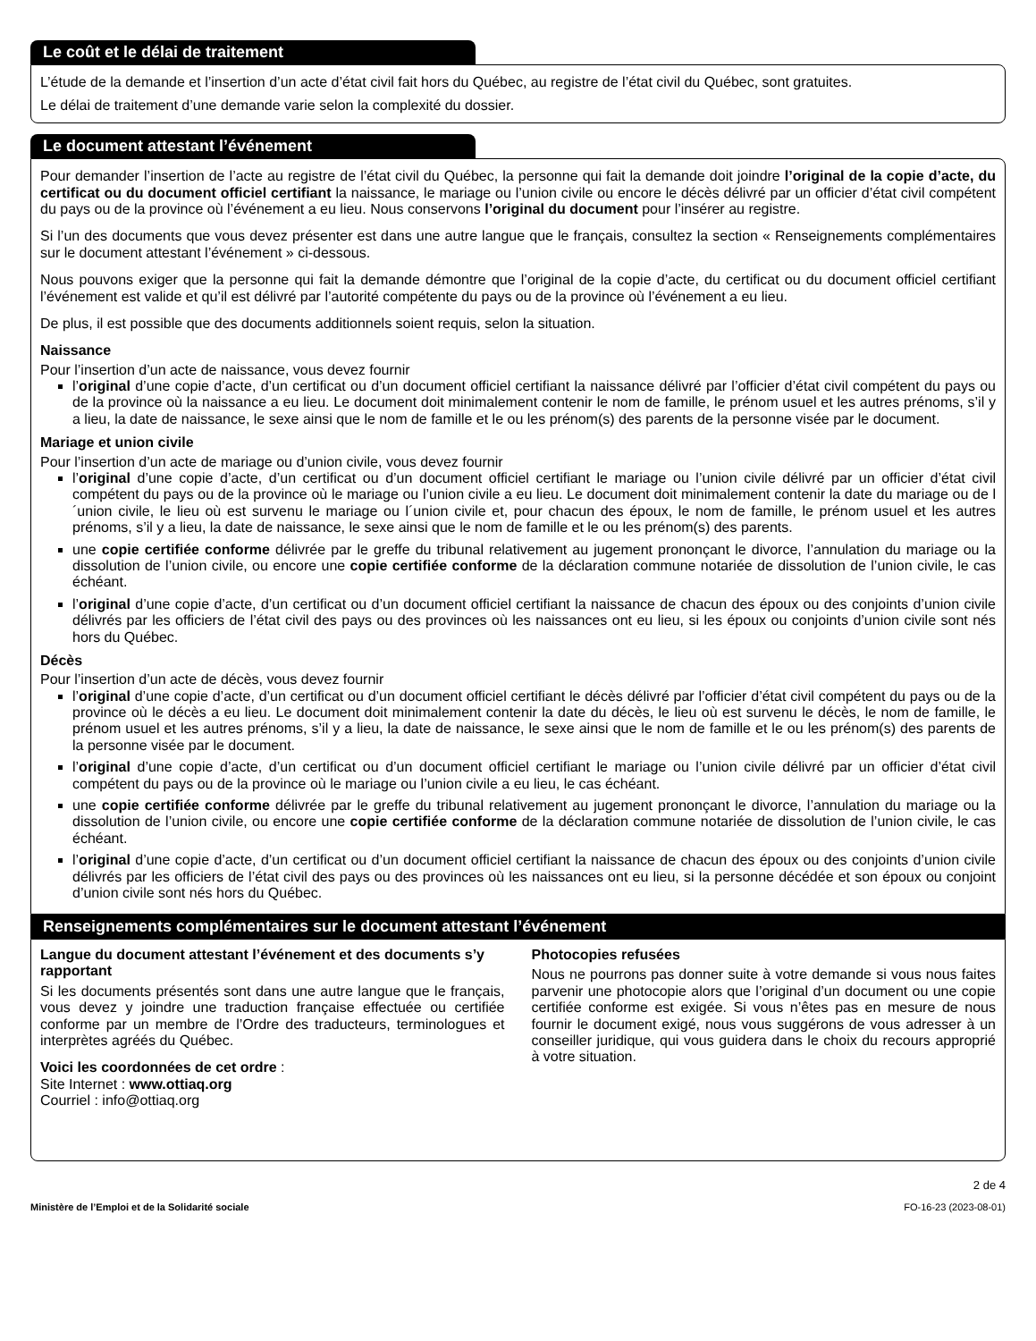Le coût et le délai de traitement
L’étude de la demande et l’insertion d’un acte d’état civil fait hors du Québec, au registre de l’état civil du Québec, sont gratuites.
Le délai de traitement d’une demande varie selon la complexité du dossier.
Le document attestant l’événement
Pour demander l’insertion de l’acte au registre de l’état civil du Québec, la personne qui fait la demande doit joindre l’original de la copie d’acte, du certificat ou du document officiel certifiant la naissance, le mariage ou l’union civile ou encore le décès délivré par un officier d’état civil compétent du pays ou de la province où l’événement a eu lieu. Nous conservons l’original du document pour l’insérer au registre.
Si l’un des documents que vous devez présenter est dans une autre langue que le français, consultez la section « Renseignements complémentaires sur le document attestant l’événement » ci‑dessous.
Nous pouvons exiger que la personne qui fait la demande démontre que l’original de la copie d’acte, du certificat ou du document officiel certifiant l’événement est valide et qu’il est délivré par l’autorité compétente du pays ou de la province où l’événement a eu lieu.
De plus, il est possible que des documents additionnels soient requis, selon la situation.
Naissance
Pour l’insertion d’un acte de naissance, vous devez fournir
l’original d’une copie d’acte, d’un certificat ou d’un document officiel certifiant la naissance délivré par l’officier d’état civil compétent du pays ou de la province où la naissance a eu lieu. Le document doit minimalement contenir le nom de famille, le prénom usuel et les autres prénoms, s’il y a lieu, la date de naissance, le sexe ainsi que le nom de famille et le ou les prénom(s) des parents de la personne visée par le document.
Mariage et union civile
Pour l’insertion d’un acte de mariage ou d’union civile, vous devez fournir
l’original d’une copie d’acte, d’un certificat ou d’un document officiel certifiant le mariage ou l’union civile délivré par un officier d’état civil compétent du pays ou de la province où le mariage ou l’union civile a eu lieu. Le document doit minimalement contenir la date du mariage ou de l´union civile, le lieu où est survenu le mariage ou l´union civile et, pour chacun des époux, le nom de famille, le prénom usuel et les autres prénoms, s’il y a lieu, la date de naissance, le sexe ainsi que le nom de famille et le ou les prénom(s) des parents.
une copie certifiée conforme délivrée par le greffe du tribunal relativement au jugement prononçant le divorce, l’annulation du mariage ou la dissolution de l’union civile, ou encore une copie certifiée conforme de la déclaration commune notariée de dissolution de l’union civile, le cas échéant.
l’original d’une copie d’acte, d’un certificat ou d’un document officiel certifiant la naissance de chacun des époux ou des conjoints d’union civile délivrés par les officiers de l’état civil des pays ou des provinces où les naissances ont eu lieu, si les époux ou conjoints d’union civile sont nés hors du Québec.
Décès
Pour l’insertion d’un acte de décès, vous devez fournir
l’original d’une copie d’acte, d’un certificat ou d’un document officiel certifiant le décès délivré par l’officier d’état civil compétent du pays ou de la province où le décès a eu lieu. Le document doit minimalement contenir la date du décès, le lieu où est survenu le décès, le nom de famille, le prénom usuel et les autres prénoms, s’il y a lieu, la date de naissance, le sexe ainsi que le nom de famille et le ou les prénom(s) des parents de la personne visée par le document.
l’original d’une copie d’acte, d’un certificat ou d’un document officiel certifiant le mariage ou l’union civile délivré par un officier d’état civil compétent du pays ou de la province où le mariage ou l’union civile a eu lieu, le cas échéant.
une copie certifiée conforme délivrée par le greffe du tribunal relativement au jugement prononçant le divorce, l’annulation du mariage ou la dissolution de l’union civile, ou encore une copie certifiée conforme de la déclaration commune notariée de dissolution de l’union civile, le cas échéant.
l’original d’une copie d’acte, d’un certificat ou d’un document officiel certifiant la naissance de chacun des époux ou des conjoints d’union civile délivrés par les officiers de l’état civil des pays ou des provinces où les naissances ont eu lieu, si la personne décédée et son époux ou conjoint d’union civile sont nés hors du Québec.
Renseignements complémentaires sur le document attestant l’événement
Langue du document attestant l’événement et des documents s’y rapportant
Si les documents présentés sont dans une autre langue que le français, vous devez y joindre une traduction française effectuée ou certifiée conforme par un membre de l’Ordre des traducteurs, terminologues et interprètes agréés du Québec.
Voici les coordonnées de cet ordre :
Site Internet : www.ottiaq.org
Courriel : info@ottiaq.org
Photocopies refusées
Nous ne pourrons pas donner suite à votre demande si vous nous faites parvenir une photocopie alors que l’original d’un document ou une copie certifiée conforme est exigée. Si vous n’êtes pas en mesure de nous fournir le document exigé, nous vous suggérons de vous adresser à un conseiller juridique, qui vous guidera dans le choix du recours approprié à votre situation.
2 de 4
Ministère de l’Emploi et de la Solidarité sociale FO‑16‑23 (2023‑08‑01)